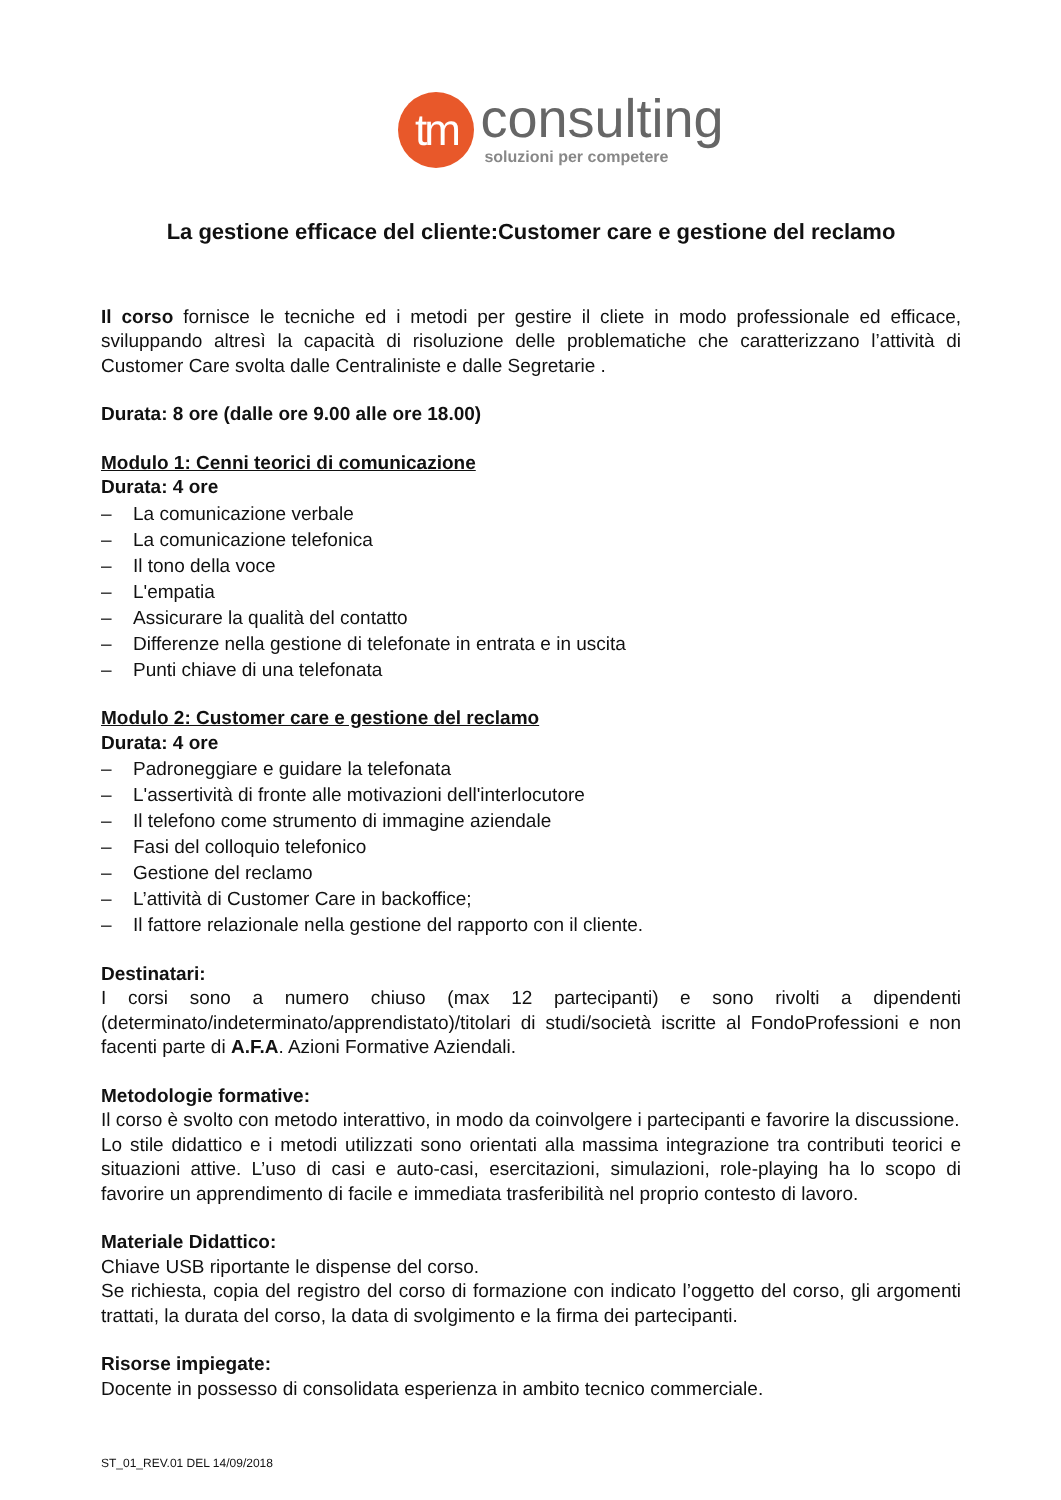tm
consulting
soluzioni per competere
La gestione efficace del cliente:Customer care e gestione del reclamo
Il corso fornisce le tecniche ed i metodi per gestire il cliete in modo professionale ed efficace, sviluppando altresì la capacità di risoluzione delle problematiche che caratterizzano l’attività di Customer Care svolta dalle Centraliniste e dalle Segretarie .
Durata: 8 ore (dalle ore 9.00 alle ore 18.00)
Modulo 1: Cenni teorici di comunicazione
Durata: 4 ore
– La comunicazione verbale
– La comunicazione telefonica
– Il tono della voce
– L'empatia
– Assicurare la qualità del contatto
– Differenze nella gestione di telefonate in entrata e in uscita
– Punti chiave di una telefonata
Modulo 2: Customer care e gestione del reclamo
Durata: 4 ore
– Padroneggiare e guidare la telefonata
– L'assertività di fronte alle motivazioni dell'interlocutore
– Il telefono come strumento di immagine aziendale
– Fasi del colloquio telefonico
– Gestione del reclamo
– L’attività di Customer Care in backoffice;
– Il fattore relazionale nella gestione del rapporto con il cliente.
Destinatari:
I corsi sono a numero chiuso (max 12 partecipanti) e sono rivolti a dipendenti (determinato/indeterminato/apprendistato)/titolari di studi/società iscritte al FondoProfessioni e non facenti parte di A.F.A. Azioni Formative Aziendali.
Metodologie formative:
Il corso è svolto con metodo interattivo, in modo da coinvolgere i partecipanti e favorire la discussione.
Lo stile didattico e i metodi utilizzati sono orientati alla massima integrazione tra contributi teorici e situazioni attive. L’uso di casi e auto-casi, esercitazioni, simulazioni, role-playing ha lo scopo di favorire un apprendimento di facile e immediata trasferibilità nel proprio contesto di lavoro.
Materiale Didattico:
Chiave USB riportante le dispense del corso.
Se richiesta, copia del registro del corso di formazione con indicato l’oggetto del corso, gli argomenti trattati, la durata del corso, la data di svolgimento e la firma dei partecipanti.
Risorse impiegate:
Docente in possesso di consolidata esperienza in ambito tecnico commerciale.
ST_01_REV.01 DEL 14/09/2018